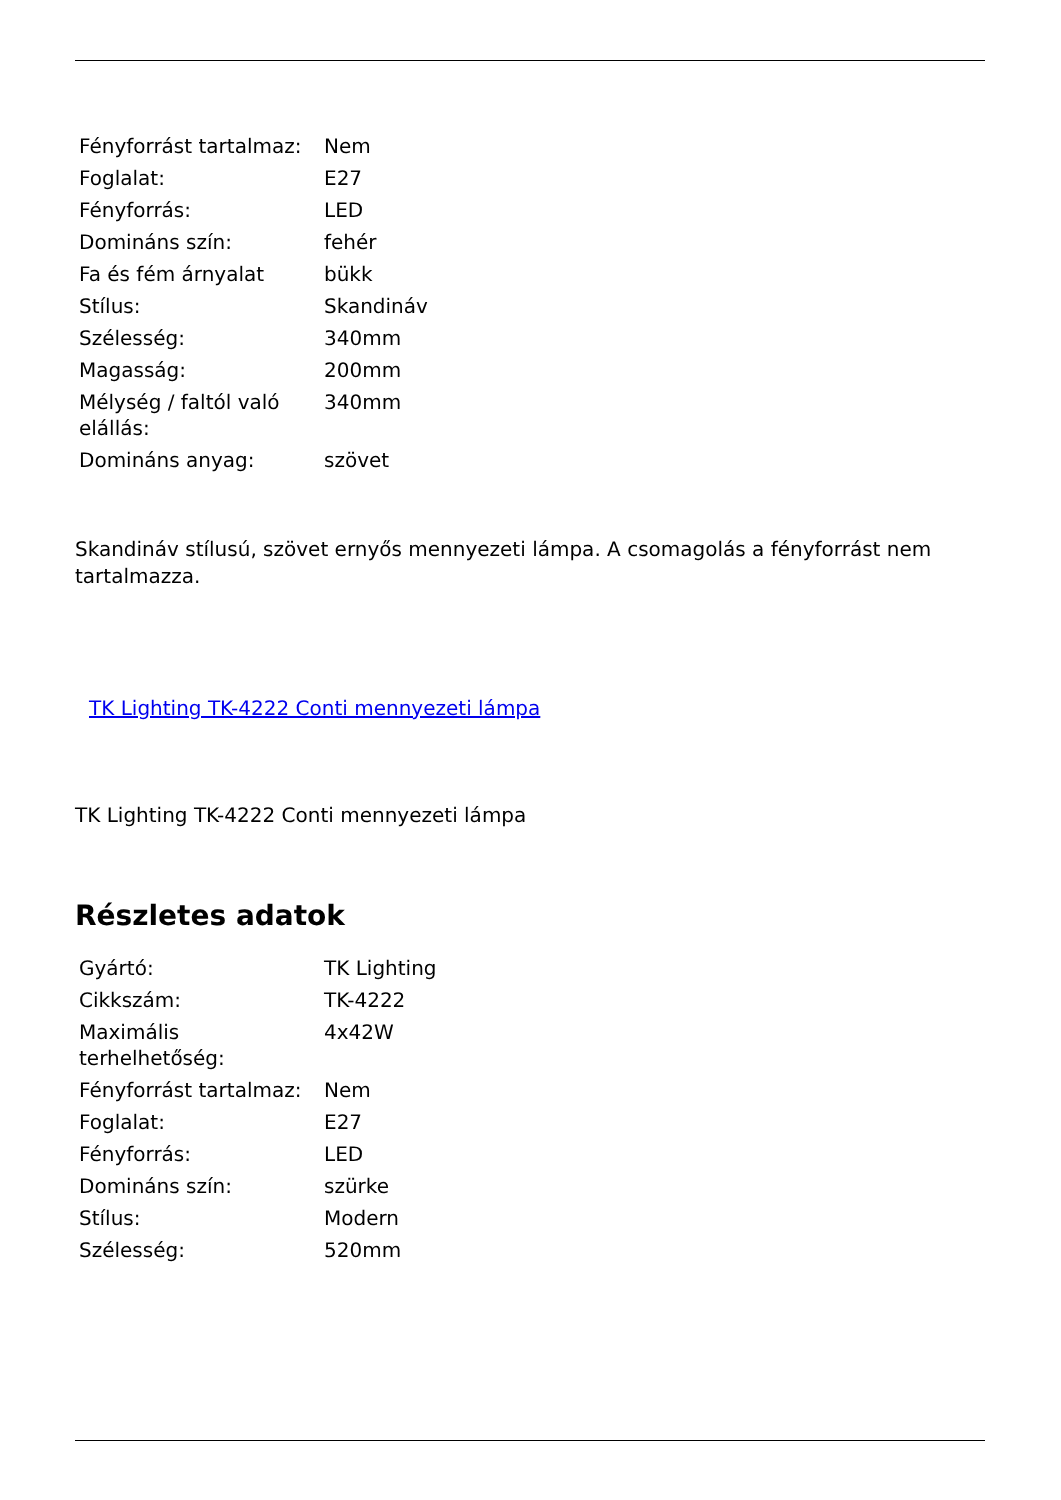| Fényforrást tartalmaz: | Nem |
| Foglalat: | E27 |
| Fényforrás: | LED |
| Domináns szín: | fehér |
| Fa és fém árnyalat | bükk |
| Stílus: | Skandináv |
| Szélesség: | 340mm |
| Magasság: | 200mm |
| Mélység / faltól való elállás: | 340mm |
| Domináns anyag: | szövet |
Skandináv stílusú, szövet ernyős mennyezeti lámpa. A csomagolás a fényforrást nem tartalmazza.
TK Lighting TK-4222 Conti mennyezeti lámpa
TK Lighting TK-4222 Conti mennyezeti lámpa
Részletes adatok
| Gyártó: | TK Lighting |
| Cikkszám: | TK-4222 |
| Maximális terhelhetőség: | 4x42W |
| Fényforrást tartalmaz: | Nem |
| Foglalat: | E27 |
| Fényforrás: | LED |
| Domináns szín: | szürke |
| Stílus: | Modern |
| Szélesség: | 520mm |